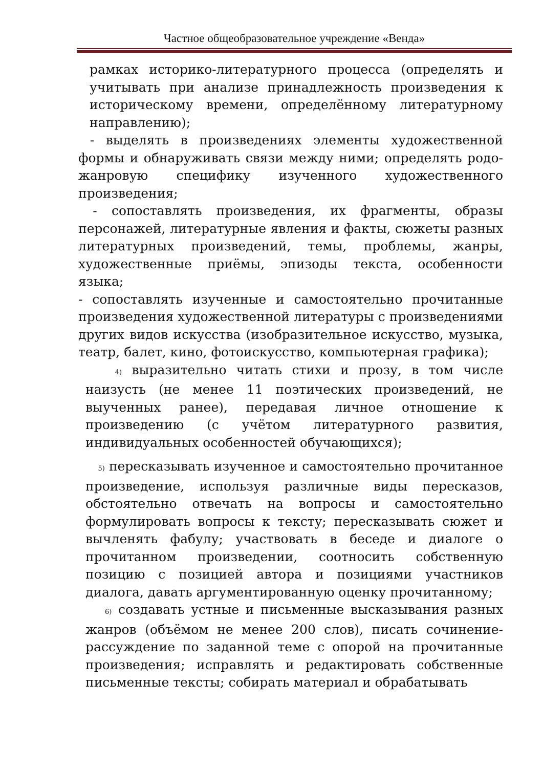Частное общеобразовательное учреждение «Венда»
рамках историко-литературного процесса (определять и учитывать при анализе принадлежность произведения к историческому времени, определённому литературному направлению);
- выделять в произведениях элементы художественной формы и обнаруживать связи между ними; определять родо-жанровую специфику изученного художественного произведения;
- сопоставлять произведения, их фрагменты, образы персонажей, литературные явления и факты, сюжеты разных литературных произведений, темы, проблемы, жанры, художественные приёмы, эпизоды текста, особенности языка;
- сопоставлять изученные и самостоятельно прочитанные произведения художественной литературы с произведениями других видов искусства (изобразительное искусство, музыка, театр, балет, кино, фотоискусство, компьютерная графика);
4) выразительно читать стихи и прозу, в том числе наизусть (не менее 11 поэтических произведений, не выученных ранее), передавая личное отношение к произведению (с учётом литературного развития, индивидуальных особенностей обучающихся);
5) пересказывать изученное и самостоятельно прочитанное произведение, используя различные виды пересказов, обстоятельно отвечать на вопросы и самостоятельно формулировать вопросы к тексту; пересказывать сюжет и вычленять фабулу; участвовать в беседе и диалоге о прочитанном произведении, соотносить собственную позицию с позицией автора и позициями участников диалога, давать аргументированную оценку прочитанному;
6) создавать устные и письменные высказывания разных жанров (объёмом не менее 200 слов), писать сочинение-рассуждение по заданной теме с опорой на прочитанные произведения; исправлять и редактировать собственные письменные тексты; собирать материал и обрабатывать